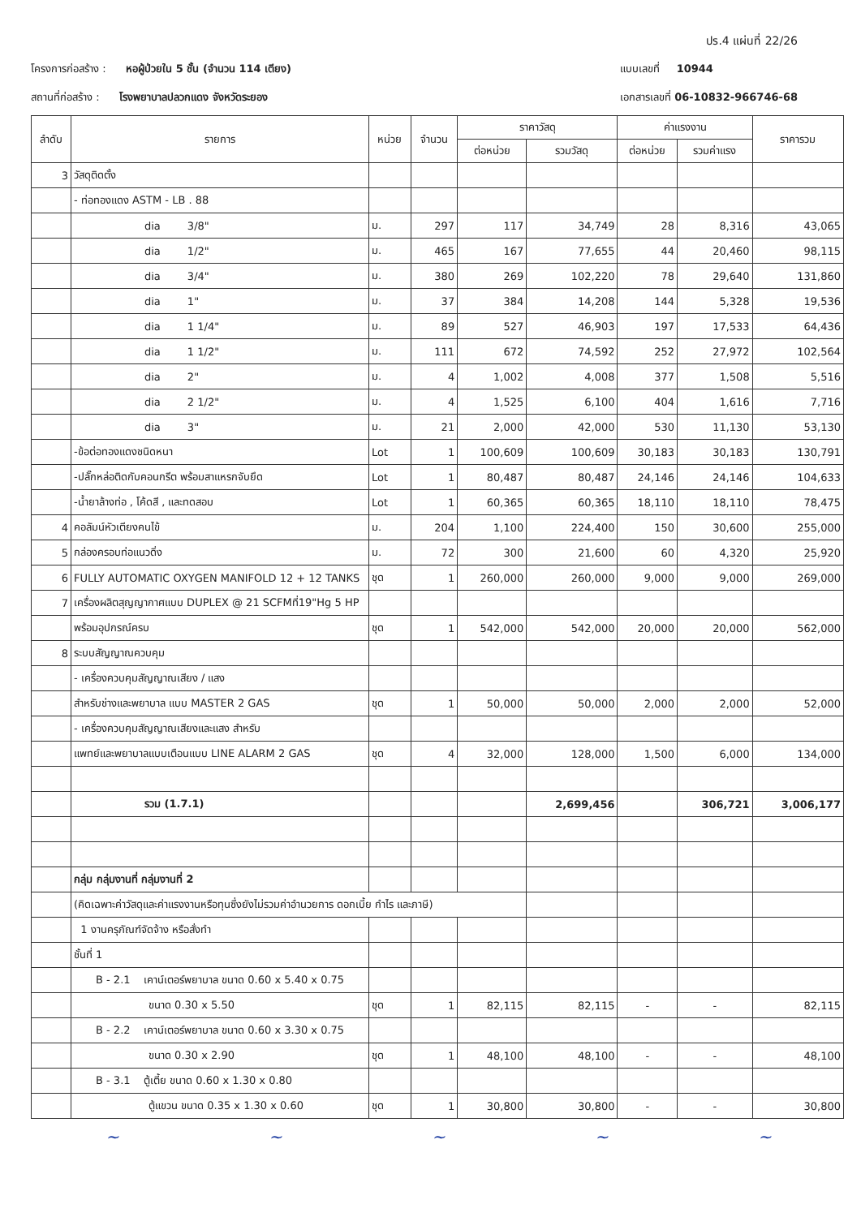ปร.4 แผ่นที่ 22/26
โครงการก่อสร้าง : หอผู้ป่วยใน 5 ชั้น (จำนวน 114 เตียง)
สถานที่ก่อสร้าง : โรงพยาบาลปลวกแดง จังหวัดระยอง
แบบเลขที่ 10944
เอกสารเลขที่ 06-10832-966746-68
| ลำดับ | รายการ | หน่วย | จำนวน | ราคาวัสดุ | | ค่าแรงงาน | | ราคารวม |
| --- | --- | --- | --- | --- | --- | --- | --- | --- |
| | | | | ต่อหน่วย | รวมวัสดุ | ต่อหน่วย | รวมค่าแรง | |
| 3 | วัสดุติดตั้ง | | | | | | | |
| | - ท่อทองแดง ASTM - LB . 88 | | | | | | | |
| | dia 3/8" | ม. | 297 | 117 | 34,749 | 28 | 8,316 | 43,065 |
| | dia 1/2" | ม. | 465 | 167 | 77,655 | 44 | 20,460 | 98,115 |
| | dia 3/4" | ม. | 380 | 269 | 102,220 | 78 | 29,640 | 131,860 |
| | dia 1" | ม. | 37 | 384 | 14,208 | 144 | 5,328 | 19,536 |
| | dia 1 1/4" | ม. | 89 | 527 | 46,903 | 197 | 17,533 | 64,436 |
| | dia 1 1/2" | ม. | 111 | 672 | 74,592 | 252 | 27,972 | 102,564 |
| | dia 2" | ม. | 4 | 1,002 | 4,008 | 377 | 1,508 | 5,516 |
| | dia 2 1/2" | ม. | 4 | 1,525 | 6,100 | 404 | 1,616 | 7,716 |
| | dia 3" | ม. | 21 | 2,000 | 42,000 | 530 | 11,130 | 53,130 |
| | -ข้อต่อทองแดงชนิดหนา | Lot | 1 | 100,609 | 100,609 | 30,183 | 30,183 | 130,791 |
| | -ปลั๊กหล่อติดกับคอนกรีต พร้อมสาแหรกจับยึด | Lot | 1 | 80,487 | 80,487 | 24,146 | 24,146 | 104,633 |
| | -น้ำยาล้างท่อ , โค้ดสี , และทดสอบ | Lot | 1 | 60,365 | 60,365 | 18,110 | 18,110 | 78,475 |
| 4 | คอลัมน์หัวเตียงคนไข้ | ม. | 204 | 1,100 | 224,400 | 150 | 30,600 | 255,000 |
| 5 | กล่องครอบท่อแนวดิ่ง | ม. | 72 | 300 | 21,600 | 60 | 4,320 | 25,920 |
| 6 | FULLY AUTOMATIC OXYGEN MANIFOLD 12 + 12 TANKS | ชุด | 1 | 260,000 | 260,000 | 9,000 | 9,000 | 269,000 |
| 7 | เครื่องผลิตสุญญากาศแบบ DUPLEX @ 21 SCFMที่19"Hg 5 HP | | | | | | | |
| | พร้อมอุปกรณ์ครบ | ชุด | 1 | 542,000 | 542,000 | 20,000 | 20,000 | 562,000 |
| 8 | ระบบสัญญาณควบคุม | | | | | | | |
| | - เครื่องควบคุมสัญญาณเสียง / แสง | | | | | | | |
| | สำหรับช่างและพยาบาล แบบ MASTER 2 GAS | ชุด | 1 | 50,000 | 50,000 | 2,000 | 2,000 | 52,000 |
| | - เครื่องควบคุมสัญญาณเสียงและแสง สำหรับ | | | | | | | |
| | แพทย์และพยาบาลแบบเตือนแบบ LINE ALARM 2 GAS | ชุด | 4 | 32,000 | 128,000 | 1,500 | 6,000 | 134,000 |
| | รวม (1.7.1) | | | | 2,699,456 | | 306,721 | 3,006,177 |
| | กลุ่ม กลุ่มงานที่ กลุ่มงานที่ 2 | | | | | | | |
| | (คิดเฉพาะค่าวัสดุและค่าแรงงานหรือทุนซึ่งยังไม่รวมค่าอำนวยการ ดอกเบี้ย กำไร และภาษี) | | | | | | | |
| | 1 งานครุภัณฑ์จัดจ้าง หรือสั่งทำ | | | | | | | |
| | ชั้นที่ 1 | | | | | | | |
| | B - 2.1 เคาน์เตอร์พยาบาล ขนาด 0.60 x 5.40 x 0.75 | | | | | | | |
| | ขนาด 0.30 x 5.50 | ชุด | 1 | 82,115 | 82,115 | - | - | 82,115 |
| | B - 2.2 เคาน์เตอร์พยาบาล ขนาด 0.60 x 3.30 x 0.75 | | | | | | | |
| | ขนาด 0.30 x 2.90 | ชุด | 1 | 48,100 | 48,100 | - | - | 48,100 |
| | B - 3.1 ตู้เตี้ย ขนาด 0.60 x 1.30 x 0.80 | | | | | | | |
| | ตู้แขวน ขนาด 0.35 x 1.30 x 0.60 | ชุด | 1 | 30,800 | 30,800 | - | - | 30,800 |
~ ~ ~ ~ ~